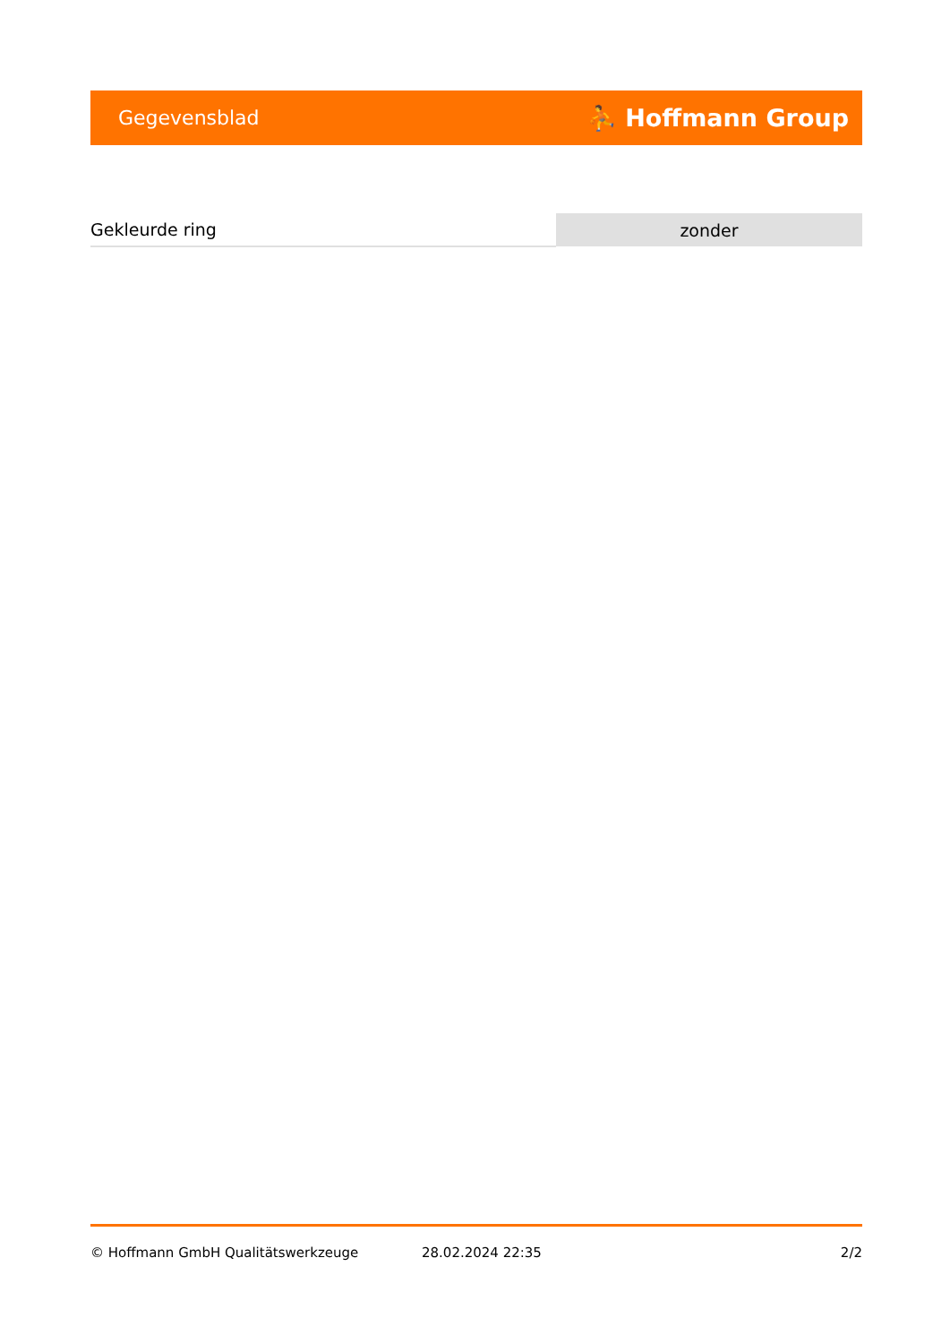Gegevensblad ⛹ Hoffmann Group
| Gekleurde ring | zonder |
© Hoffmann GmbH Qualitätswerkzeuge 28.02.2024 22:35 2/2